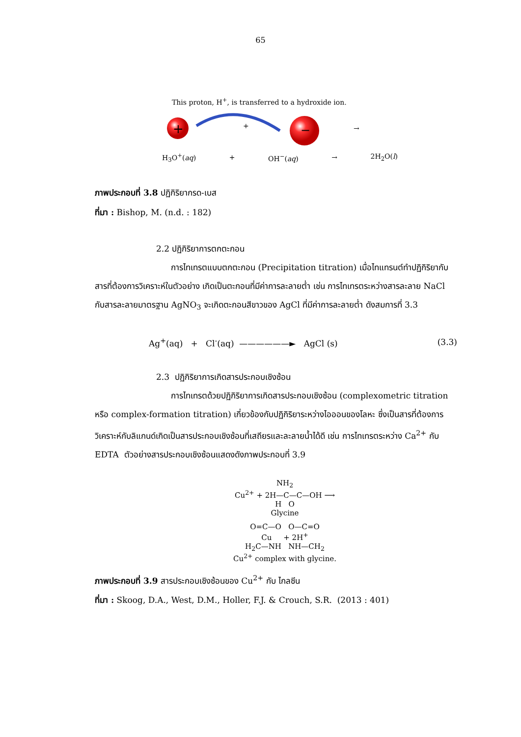65
This proton, H<sup>+</sup>, is transferred to a hydroxide ion.
+
+
−
→
H<sub>3</sub>O<sup>+</sup>(aq) + OH<sup>−</sup>(aq) → 2H<sub>2</sub>O(l)
ภาพประกอบที่ 3.8 ปฏิกิริยากรด-เบส
ที่มา : Bishop, M. (n.d. : 182)
2.2 ปฏิกิริยาการตกตะกอน
การไทเทรตแบบตกตะกอน (Precipitation titration) เมื่อไทแทรนต์ทำปฏิกิริยากับสารที่ต้องการวิเคราะห์ในตัวอย่าง เกิดเป็นตะกอนที่มีค่าการละลายต่ำ เช่น การไทเทรตระหว่างสารละลาย NaCl กับสารละลายมาตรฐาน AgNO<sub>3</sub> จะเกิดตะกอนสีขาวของ AgCl ที่มีค่าการละลายต่ำ ดังสมการที่ 3.3
Ag<sup>+</sup>(aq) + Cl<sup>-</sup>(aq) ——————► AgCl (s) (3.3)
2.3 ปฏิกิริยาการเกิดสารประกอบเชิงซ้อน
การไทเทรตด้วยปฏิกิริยาการเกิดสารประกอบเชิงซ้อน (complexometric titration หรือ complex-formation titration) เกี่ยวข้องกับปฏิกิริยาระหว่างไอออนของโลหะ ซึ่งเป็นสารที่ต้องการวิเคราะห์กับลิแกนด์เกิดเป็นสารประกอบเชิงซ้อนที่เสถียรและละลายน้ำได้ดี เช่น การไทเทรตระหว่าง Ca<sup>2+</sup> กับ EDTA ตัวอย่างสารประกอบเชิงซ้อนแสดงดังภาพประกอบที่ 3.9
NH<sub>2</sub>
Cu<sup>2+</sup> + 2H—C—C—OH ⟶
H O
Glycine
O=C—O O—C=O
Cu + 2H<sup>+</sup>
H<sub>2</sub>C—NH NH—CH<sub>2</sub>
Cu<sup>2+</sup> complex with glycine.
ภาพประกอบที่ 3.9 สารประกอบเชิงซ้อนของ Cu<sup>2+</sup> กับ ไกลซีน
ที่มา : Skoog, D.A., West, D.M., Holler, F.J. & Crouch, S.R. (2013 : 401)